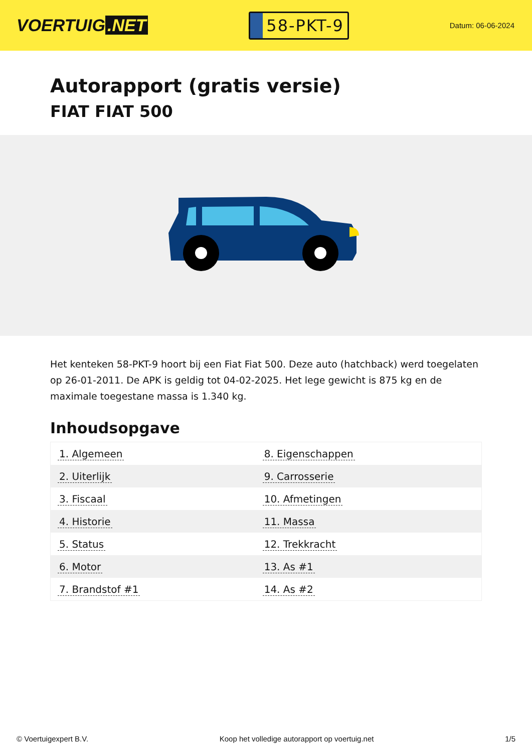VOERTUIG.NET
58-PKT-9
Datum: 06-06-2024
Autorapport (gratis versie)
FIAT FIAT 500
Het kenteken 58-PKT-9 hoort bij een Fiat Fiat 500. Deze auto (hatchback) werd toegelaten op 26-01-2011. De APK is geldig tot 04-02-2025. Het lege gewicht is 875 kg en de maximale toegestane massa is 1.340 kg.
Inhoudsopgave
| 1. Algemeen | 8. Eigenschappen |
| 2. Uiterlijk | 9. Carrosserie |
| 3. Fiscaal | 10. Afmetingen |
| 4. Historie | 11. Massa |
| 5. Status | 12. Trekkracht |
| 6. Motor | 13. As #1 |
| 7. Brandstof #1 | 14. As #2 |
© Voertuigexpert B.V. Koop het volledige autorapport op voertuig.net 1/5